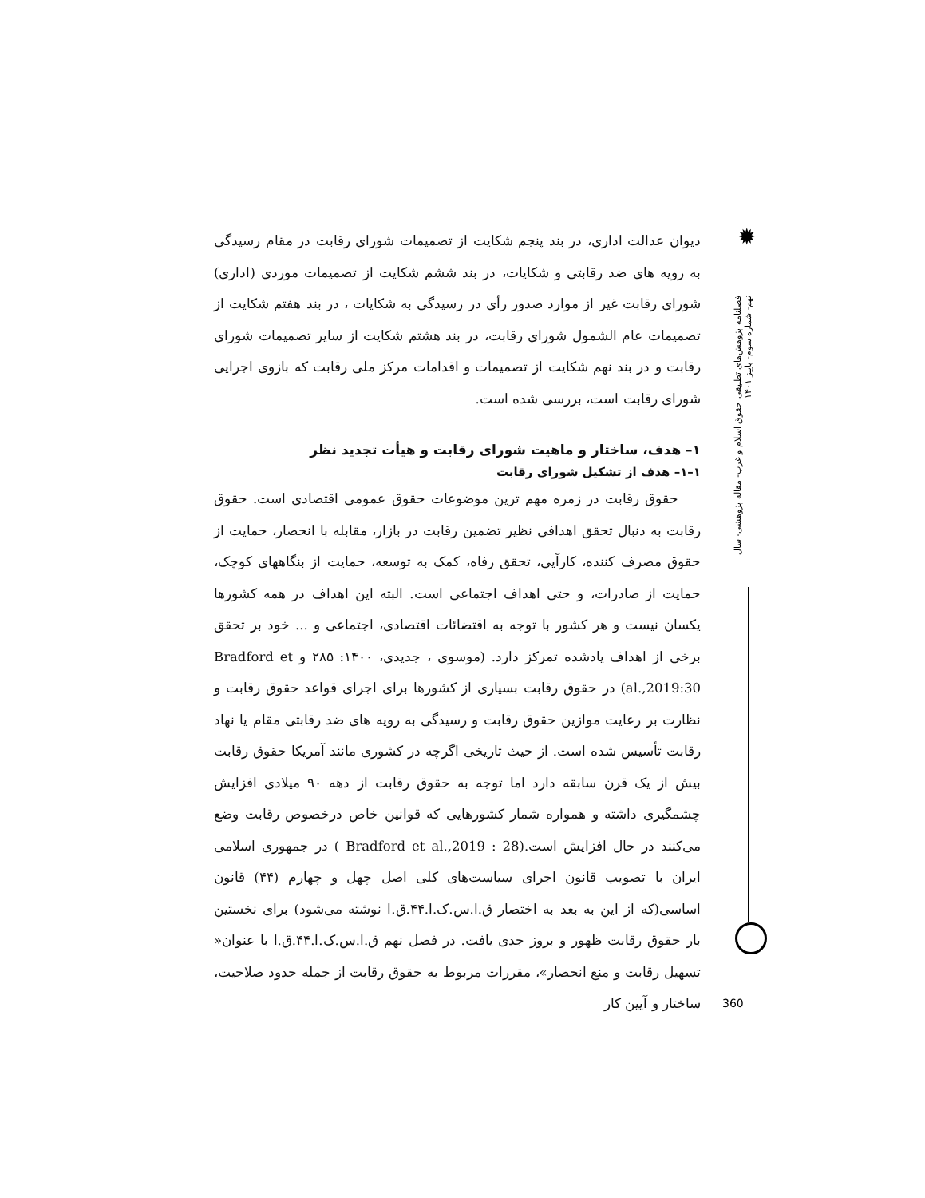دیوان عدالت اداری، در بند پنجم شکایت از تصمیمات شورای رقابت در مقام رسیدگی به رویه های ضد رقابتی و شکایات، در بند ششم شکایت از تصمیمات موردی (اداری) شورای رقابت غیر از موارد صدور رأی در رسیدگی به شکایات ، در بند هفتم شکایت از تصمیمات عام الشمول شورای رقابت، در بند هشتم شکایت از سایر تصمیمات شورای رقابت و در بند نهم شکایت از تصمیمات و اقدامات مرکز ملی رقابت که بازوی اجرایی شورای رقابت است، بررسی شده است.
۱– هدف، ساختار و ماهیت شورای رقابت و هیأت تجدید نظر
۱–۱– هدف از تشکیل شورای رقابت
حقوق رقابت در زمره مهم ترین موضوعات حقوق عمومی اقتصادی است. حقوق رقابت به دنبال تحقق اهدافی نظیر تضمین رقابت در بازار، مقابله با انحصار، حمایت از حقوق مصرف کننده، کارآیی، تحقق رفاه، کمک به توسعه، حمایت از بنگاههای کوچک، حمایت از صادرات، و حتی اهداف اجتماعی است. البته این اهداف در همه کشورها یکسان نیست و هر کشور با توجه به اقتضائات اقتصادی، اجتماعی و ... خود بر تحقق برخی از اهداف یادشده تمرکز دارد. (موسوی ، جدیدی، ۱۴۰۰: ۲۸۵ و Bradford et al.,2019:30) در حقوق رقابت بسیاری از کشورها برای اجرای قواعد حقوق رقابت و نظارت بر رعایت موازین حقوق رقابت و رسیدگی به رویه های ضد رقابتی مقام یا نهاد رقابت تأسیس شده است. از حیث تاریخی اگرچه در کشوری مانند آمریکا حقوق رقابت بیش از یک قرن سابقه دارد اما توجه به حقوق رقابت از دهه ۹۰ میلادی افزایش چشمگیری داشته و همواره شمار کشورهایی که قوانین خاص درخصوص رقابت وضع می‌کنند در حال افزایش است.(Bradford et al.,2019 : 28 ) در جمهوری اسلامی ایران با تصویب قانون اجرای سیاست‌های کلی اصل چهل و چهارم (۴۴) قانون اساسی(که از این به بعد به اختصار ق.ا.س.ک.ا.۴۴.ق.ا نوشته می‌شود) برای نخستین بار حقوق رقابت ظهور و بروز جدی یافت. در فصل نهم ق.ا.س.ک.ا.۴۴.ق.ا با عنوان« تسهیل رقابت و منع انحصار»، مقررات مربوط به حقوق رقابت از جمله حدود صلاحیت، ساختار و آیین کار
✹
فصلنامه پژوهش‌های تطبیقی حقوق اسلام و غرب- مقاله پژوهشی- سال نهم- شماره سوم- پاییز ۱۴۰۱
360